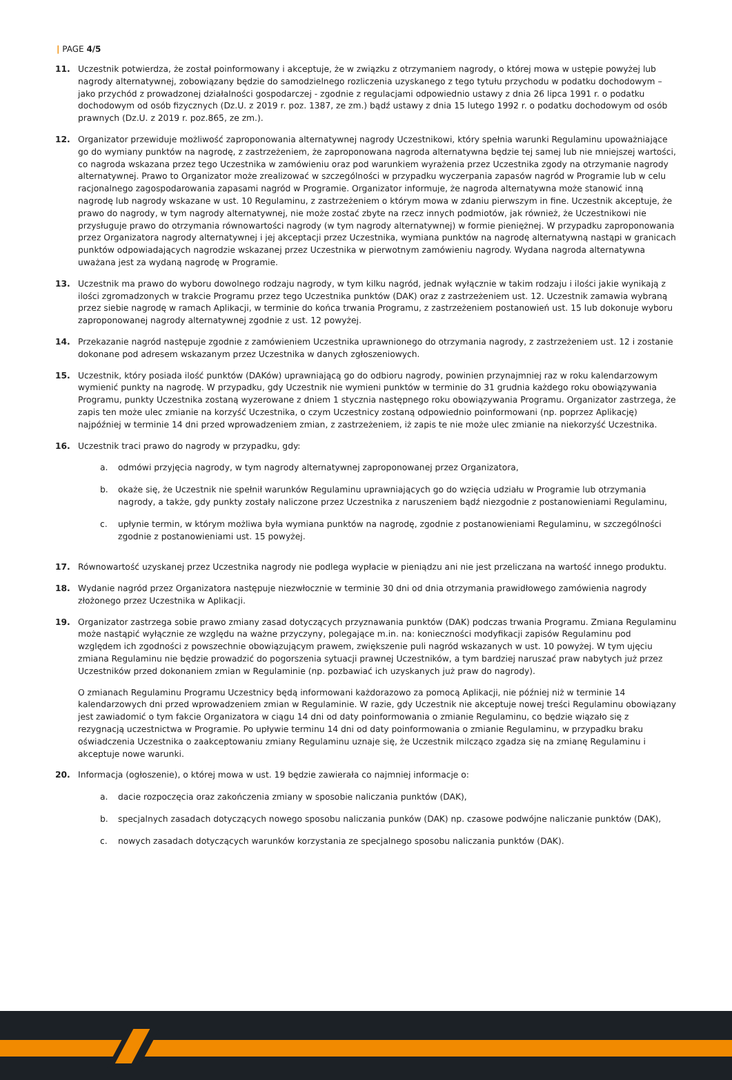| PAGE 4/5
11. Uczestnik potwierdza, że został poinformowany i akceptuje, że w związku z otrzymaniem nagrody, o której mowa w ustępie powyżej lub nagrody alternatywnej, zobowiązany będzie do samodzielnego rozliczenia uzyskanego z tego tytułu przychodu w podatku dochodowym – jako przychód z prowadzonej działalności gospodarczej - zgodnie z regulacjami odpowiednio ustawy z dnia 26 lipca 1991 r. o podatku dochodowym od osób fizycznych (Dz.U. z 2019 r. poz. 1387, ze zm.) bądź ustawy z dnia 15 lutego 1992 r. o podatku dochodowym od osób prawnych (Dz.U. z 2019 r. poz.865, ze zm.).
12. Organizator przewiduje możliwość zaproponowania alternatywnej nagrody Uczestnikowi, który spełnia warunki Regulaminu upoważniające go do wymiany punktów na nagrodę, z zastrzeżeniem, że zaproponowana nagroda alternatywna będzie tej samej lub nie mniejszej wartości, co nagroda wskazana przez tego Uczestnika w zamówieniu oraz pod warunkiem wyrażenia przez Uczestnika zgody na otrzymanie nagrody alternatywnej. Prawo to Organizator może zrealizować w szczególności w przypadku wyczerpania zapasów nagród w Programie lub w celu racjonalnego zagospodarowania zapasami nagród w Programie. Organizator informuje, że nagroda alternatywna może stanowić inną nagrodę lub nagrody wskazane w ust. 10 Regulaminu, z zastrzeżeniem o którym mowa w zdaniu pierwszym in fine. Uczestnik akceptuje, że prawo do nagrody, w tym nagrody alternatywnej, nie może zostać zbyte na rzecz innych podmiotów, jak również, że Uczestnikowi nie przysługuje prawo do otrzymania równowartości nagrody (w tym nagrody alternatywnej) w formie pieniężnej. W przypadku zaproponowania przez Organizatora nagrody alternatywnej i jej akceptacji przez Uczestnika, wymiana punktów na nagrodę alternatywną nastąpi w granicach punktów odpowiadających nagrodzie wskazanej przez Uczestnika w pierwotnym zamówieniu nagrody. Wydana nagroda alternatywna uważana jest za wydaną nagrodę w Programie.
13. Uczestnik ma prawo do wyboru dowolnego rodzaju nagrody, w tym kilku nagród, jednak wyłącznie w takim rodzaju i ilości jakie wynikają z ilości zgromadzonych w trakcie Programu przez tego Uczestnika punktów (DAK) oraz z zastrzeżeniem ust. 12. Uczestnik zamawia wybraną przez siebie nagrodę w ramach Aplikacji, w terminie do końca trwania Programu, z zastrzeżeniem postanowień ust. 15 lub dokonuje wyboru zaproponowanej nagrody alternatywnej zgodnie z ust. 12 powyżej.
14. Przekazanie nagród następuje zgodnie z zamówieniem Uczestnika uprawnionego do otrzymania nagrody, z zastrzeżeniem ust. 12 i zostanie dokonane pod adresem wskazanym przez Uczestnika w danych zgłoszeniowych.
15. Uczestnik, który posiada ilość punktów (DAKów) uprawniającą go do odbioru nagrody, powinien przynajmniej raz w roku kalendarzowym wymienić punkty na nagrodę. W przypadku, gdy Uczestnik nie wymieni punktów w terminie do 31 grudnia każdego roku obowiązywania Programu, punkty Uczestnika zostaną wyzerowane z dniem 1 stycznia następnego roku obowiązywania Programu. Organizator zastrzega, że zapis ten może ulec zmianie na korzyść Uczestnika, o czym Uczestnicy zostaną odpowiednio poinformowani (np. poprzez Aplikację) najpóźniej w terminie 14 dni przed wprowadzeniem zmian, z zastrzeżeniem, iż zapis te nie może ulec zmianie na niekorzyść Uczestnika.
16. Uczestnik traci prawo do nagrody w przypadku, gdy:
a. odmówi przyjęcia nagrody, w tym nagrody alternatywnej zaproponowanej przez Organizatora,
b. okaże się, że Uczestnik nie spełnił warunków Regulaminu uprawniających go do wzięcia udziału w Programie lub otrzymania nagrody, a także, gdy punkty zostały naliczone przez Uczestnika z naruszeniem bądź niezgodnie z postanowieniami Regulaminu,
c. upłynie termin, w którym możliwa była wymiana punktów na nagrodę, zgodnie z postanowieniami Regulaminu, w szczególności zgodnie z postanowieniami ust. 15 powyżej.
17. Równowartość uzyskanej przez Uczestnika nagrody nie podlega wypłacie w pieniądzu ani nie jest przeliczana na wartość innego produktu.
18. Wydanie nagród przez Organizatora następuje niezwłocznie w terminie 30 dni od dnia otrzymania prawidłowego zamówienia nagrody złożonego przez Uczestnika w Aplikacji.
19. Organizator zastrzega sobie prawo zmiany zasad dotyczących przyznawania punktów (DAK) podczas trwania Programu. Zmiana Regulaminu może nastąpić wyłącznie ze względu na ważne przyczyny, polegające m.in. na: konieczności modyfikacji zapisów Regulaminu pod względem ich zgodności z powszechnie obowiązującym prawem, zwiększenie puli nagród wskazanych w ust. 10 powyżej. W tym ujęciu zmiana Regulaminu nie będzie prowadzić do pogorszenia sytuacji prawnej Uczestników, a tym bardziej naruszać praw nabytych już przez Uczestników przed dokonaniem zmian w Regulaminie (np. pozbawiać ich uzyskanych już praw do nagrody).
O zmianach Regulaminu Programu Uczestnicy będą informowani każdorazowo za pomocą Aplikacji, nie później niż w terminie 14 kalendarzowych dni przed wprowadzeniem zmian w Regulaminie. W razie, gdy Uczestnik nie akceptuje nowej treści Regulaminu obowiązany jest zawiadomić o tym fakcie Organizatora w ciągu 14 dni od daty poinformowania o zmianie Regulaminu, co będzie wiązało się z rezygnacją uczestnictwa w Programie. Po upływie terminu 14 dni od daty poinformowania o zmianie Regulaminu, w przypadku braku oświadczenia Uczestnika o zaakceptowaniu zmiany Regulaminu uznaje się, że Uczestnik milcząco zgadza się na zmianę Regulaminu i akceptuje nowe warunki.
20. Informacja (ogłoszenie), o której mowa w ust. 19 będzie zawierała co najmniej informacje o:
a. dacie rozpoczęcia oraz zakończenia zmiany w sposobie naliczania punktów (DAK),
b. specjalnych zasadach dotyczących nowego sposobu naliczania punków (DAK) np. czasowe podwójne naliczanie punktów (DAK),
c. nowych zasadach dotyczących warunków korzystania ze specjalnego sposobu naliczania punktów (DAK).